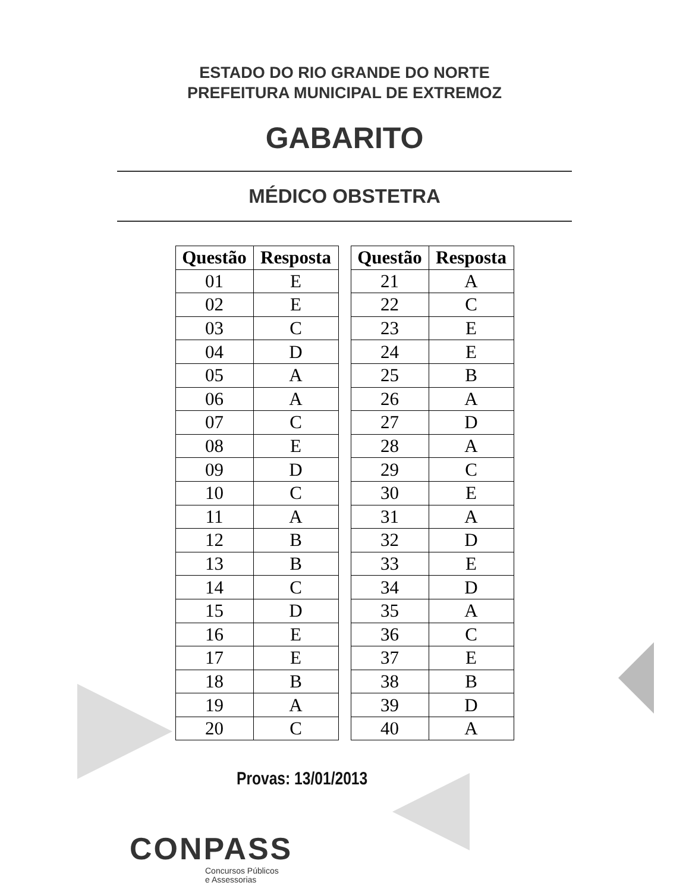ESTADO DO RIO GRANDE DO NORTE
PREFEITURA MUNICIPAL DE EXTREMOZ
GABARITO
MÉDICO OBSTETRA
| Questão | Resposta |
| --- | --- |
| 01 | E |
| 02 | E |
| 03 | C |
| 04 | D |
| 05 | A |
| 06 | A |
| 07 | C |
| 08 | E |
| 09 | D |
| 10 | C |
| 11 | A |
| 12 | B |
| 13 | B |
| 14 | C |
| 15 | D |
| 16 | E |
| 17 | E |
| 18 | B |
| 19 | A |
| 20 | C |
| Questão | Resposta |
| --- | --- |
| 21 | A |
| 22 | C |
| 23 | E |
| 24 | E |
| 25 | B |
| 26 | A |
| 27 | D |
| 28 | A |
| 29 | C |
| 30 | E |
| 31 | A |
| 32 | D |
| 33 | E |
| 34 | D |
| 35 | A |
| 36 | C |
| 37 | E |
| 38 | B |
| 39 | D |
| 40 | A |
Provas: 13/01/2013
CONPASS
Concursos Públicos
e Assessorias